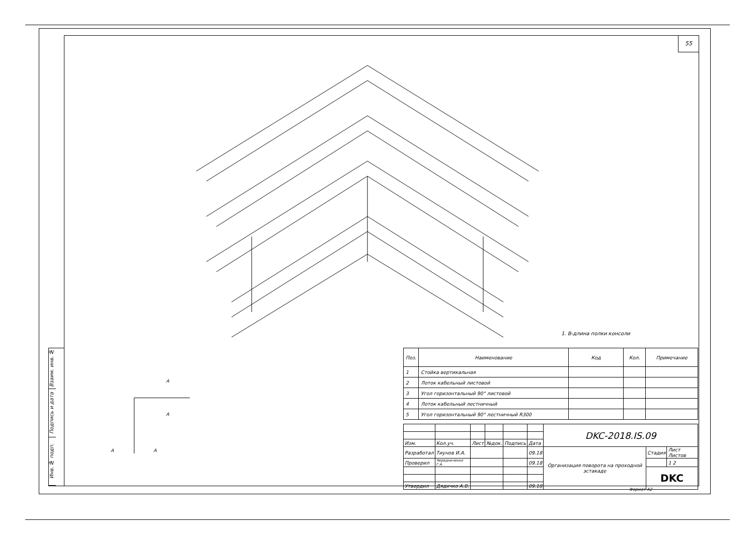55
Взаим. инв. №
Подпись и дата
Инв. № подп.
A
A
A A
1. B-длина полки консоли
| Поз. | Наименование | Код | Кол. | Примечание |
| --- | --- | --- | --- | --- |
| 1 | Стойка вертикальная | | | |
| 2 | Лоток кабельный листовой | | | |
| 3 | Угол горизонтальный 90° листовой | | | |
| 4 | Лоток кабельный лестничный | | | |
| 5 | Угол горизонтальный 90° лестничный R300 | | | |
| | | | | | | DKC-2018.IS.09 | | |
| Изм. | Кол.уч. | Лист | №док. | Подпись | Дата | | | |
| Разработал | Тиунов И.А. | | | | 09.18 | Организация поворота на проходной эстакаде | Стадия | Лист Листов |
| Проверил | Чередниченко Г.А. | | | | 09.18 | | | 1 2 |
| | | | | | | | DKC | |
| Утвердил | Дядичко А.В. | | | | 09.18 | | | |
Формат А2